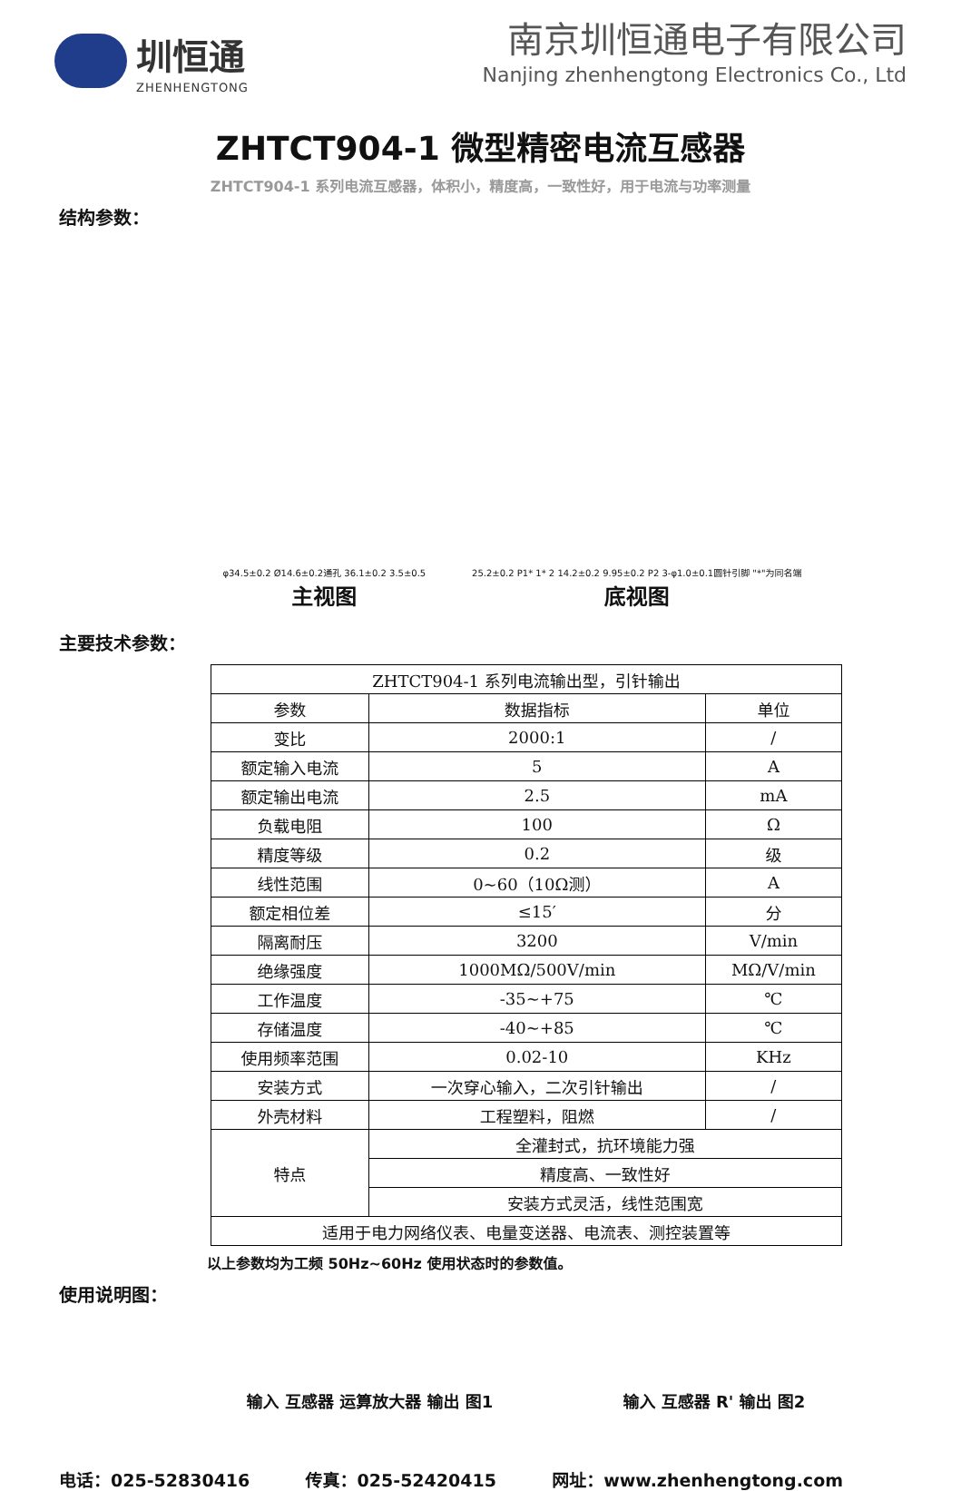圳恒通
ZHENHENGTONG
南京圳恒通电子有限公司
Nanjing zhenhengtong Electronics Co., Ltd
ZHTCT904-1 微型精密电流互感器
ZHTCT904-1 系列电流互感器，体积小，精度高，一致性好，用于电流与功率测量
结构参数：
φ34.5±0.2 Ø14.6±0.2通孔 36.1±0.2 3.5±0.5
主视图
25.2±0.2 P1* 1* 2 14.2±0.2 9.95±0.2 P2 3-φ1.0±0.1圆针引脚 "*"为同名端
底视图
主要技术参数：
| ZHTCT904-1 系列电流输出型，引针输出 | | |
| 参数 | 数据指标 | 单位 |
| 变比 | 2000:1 | / |
| 额定输入电流 | 5 | A |
| 额定输出电流 | 2.5 | mA |
| 负载电阻 | 100 | Ω |
| 精度等级 | 0.2 | 级 |
| 线性范围 | 0~60（10Ω测） | A |
| 额定相位差 | ≤15′ | 分 |
| 隔离耐压 | 3200 | V/min |
| 绝缘强度 | 1000MΩ/500V/min | MΩ/V/min |
| 工作温度 | -35~+75 | ℃ |
| 存储温度 | -40~+85 | ℃ |
| 使用频率范围 | 0.02-10 | KHz |
| 安装方式 | 一次穿心输入，二次引针输出 | / |
| 外壳材料 | 工程塑料，阻燃 | / |
| 特点 | 全灌封式，抗环境能力强 | |
| | 精度高、一致性好 | |
| | 安装方式灵活，线性范围宽 | |
| 适用于电力网络仪表、电量变送器、电流表、测控装置等 | | |
以上参数均为工频 50Hz~60Hz 使用状态时的参数值。
使用说明图：
输入 互感器 运算放大器 输出 图1 输入 互感器 R' 输出 图2
电话：025-52830416 传真：025-52420415 网址：www.zhenhengtong.com